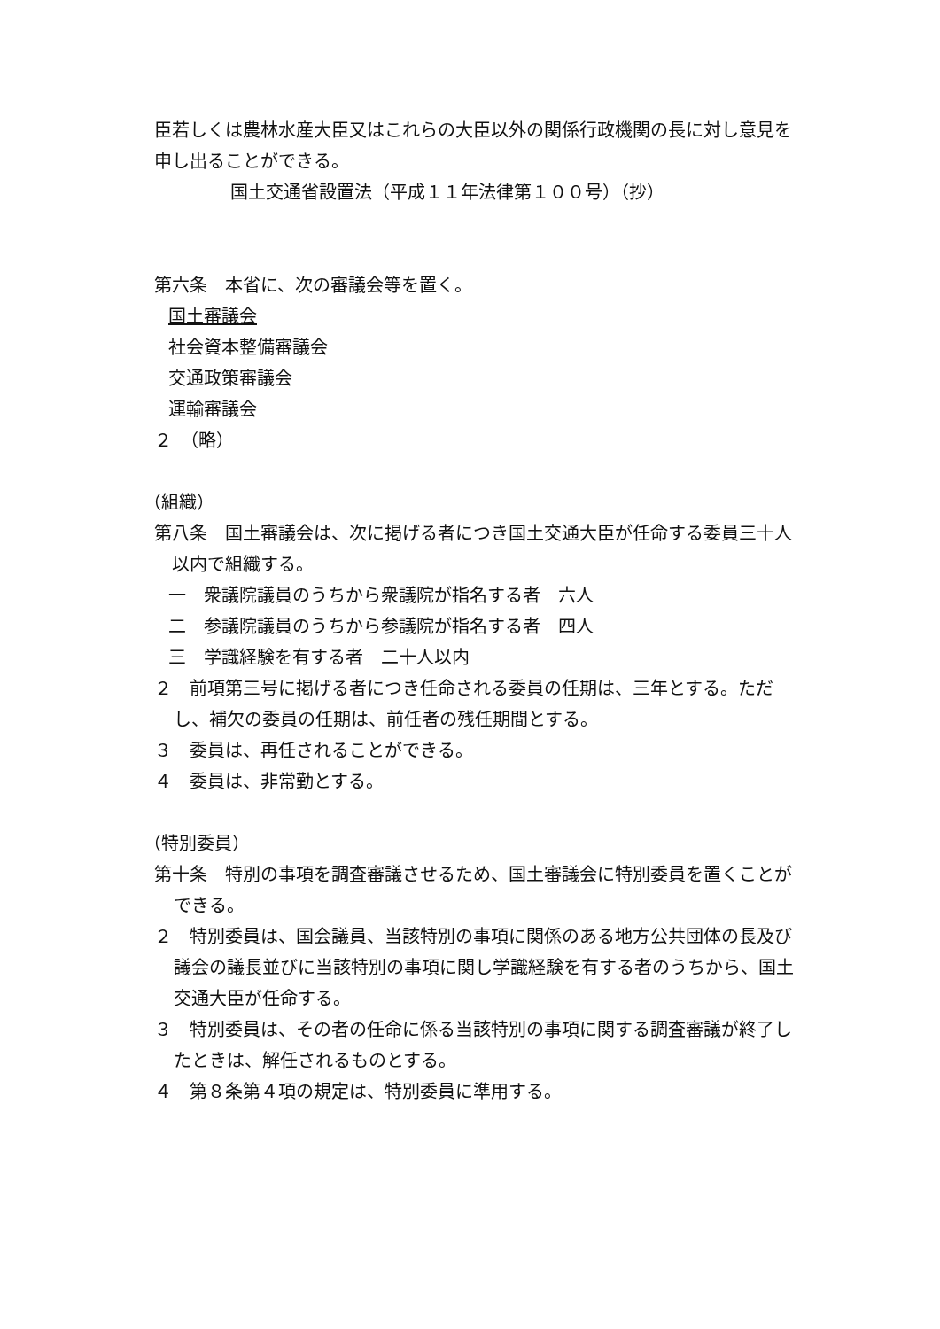臣若しくは農林水産大臣又はこれらの大臣以外の関係行政機関の長に対し意見を申し出ることができる。
国土交通省設置法（平成１１年法律第１００号）（抄）
第六条　本省に、次の審議会等を置く。
国土審議会
社会資本整備審議会
交通政策審議会
運輸審議会
２　（略）
（組織）
第八条　国土審議会は、次に掲げる者につき国土交通大臣が任命する委員三十人以内で組織する。
一　衆議院議員のうちから衆議院が指名する者　六人
二　参議院議員のうちから参議院が指名する者　四人
三　学識経験を有する者　二十人以内
２　前項第三号に掲げる者につき任命される委員の任期は、三年とする。ただし、補欠の委員の任期は、前任者の残任期間とする。
３　委員は、再任されることができる。
４　委員は、非常勤とする。
（特別委員）
第十条　特別の事項を調査審議させるため、国土審議会に特別委員を置くことができる。
２　特別委員は、国会議員、当該特別の事項に関係のある地方公共団体の長及び議会の議長並びに当該特別の事項に関し学識経験を有する者のうちから、国土交通大臣が任命する。
３　特別委員は、その者の任命に係る当該特別の事項に関する調査審議が終了したときは、解任されるものとする。
４　第８条第４項の規定は、特別委員に準用する。